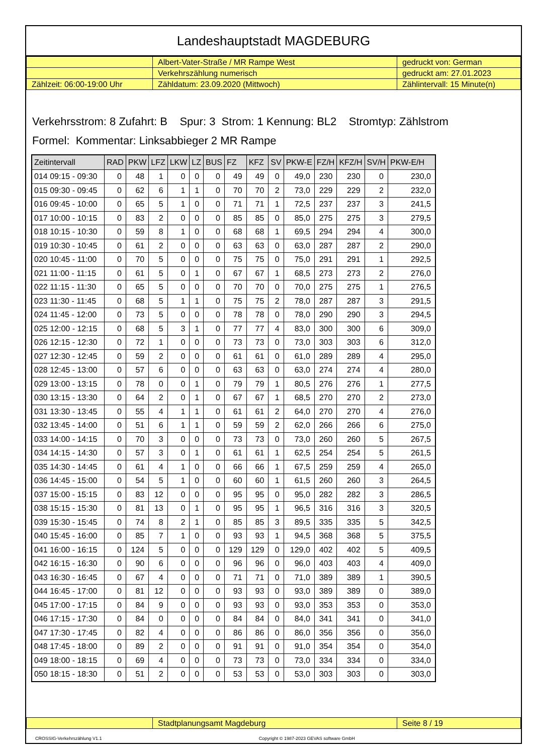Landeshauptstadt MAGDEBURG
| | Albert-Vater-Straße / MR Rampe West | gedruckt von: German |
| | Verkehrszählung numerisch | gedruckt am: 27.01.2023 |
| Zählzeit: 06:00-19:00 Uhr | Zähldatum: 23.09.2020 (Mittwoch) | Zählintervall: 15 Minute(n) |
Verkehrsstrom: 8 Zufahrt: B Spur: 3 Strom: 1 Kennung: BL2 Stromtyp: Zählstrom
Formel: Kommentar: Linksabbieger 2 MR Rampe
| Zeitintervall | RAD | PKW | LFZ | LKW | LZ | BUS | FZ | KFZ | SV | PKW-E | FZ/H | KFZ/H | SV/H | PKW-E/H |
| --- | --- | --- | --- | --- | --- | --- | --- | --- | --- | --- | --- | --- | --- | --- |
| 014 09:15 - 09:30 | 0 | 48 | 1 | 0 | 0 | 0 | 49 | 49 | 0 | 49,0 | 230 | 230 | 0 | 230,0 |
| 015 09:30 - 09:45 | 0 | 62 | 6 | 1 | 1 | 0 | 70 | 70 | 2 | 73,0 | 229 | 229 | 2 | 232,0 |
| 016 09:45 - 10:00 | 0 | 65 | 5 | 1 | 0 | 0 | 71 | 71 | 1 | 72,5 | 237 | 237 | 3 | 241,5 |
| 017 10:00 - 10:15 | 0 | 83 | 2 | 0 | 0 | 0 | 85 | 85 | 0 | 85,0 | 275 | 275 | 3 | 279,5 |
| 018 10:15 - 10:30 | 0 | 59 | 8 | 1 | 0 | 0 | 68 | 68 | 1 | 69,5 | 294 | 294 | 4 | 300,0 |
| 019 10:30 - 10:45 | 0 | 61 | 2 | 0 | 0 | 0 | 63 | 63 | 0 | 63,0 | 287 | 287 | 2 | 290,0 |
| 020 10:45 - 11:00 | 0 | 70 | 5 | 0 | 0 | 0 | 75 | 75 | 0 | 75,0 | 291 | 291 | 1 | 292,5 |
| 021 11:00 - 11:15 | 0 | 61 | 5 | 0 | 1 | 0 | 67 | 67 | 1 | 68,5 | 273 | 273 | 2 | 276,0 |
| 022 11:15 - 11:30 | 0 | 65 | 5 | 0 | 0 | 0 | 70 | 70 | 0 | 70,0 | 275 | 275 | 1 | 276,5 |
| 023 11:30 - 11:45 | 0 | 68 | 5 | 1 | 1 | 0 | 75 | 75 | 2 | 78,0 | 287 | 287 | 3 | 291,5 |
| 024 11:45 - 12:00 | 0 | 73 | 5 | 0 | 0 | 0 | 78 | 78 | 0 | 78,0 | 290 | 290 | 3 | 294,5 |
| 025 12:00 - 12:15 | 0 | 68 | 5 | 3 | 1 | 0 | 77 | 77 | 4 | 83,0 | 300 | 300 | 6 | 309,0 |
| 026 12:15 - 12:30 | 0 | 72 | 1 | 0 | 0 | 0 | 73 | 73 | 0 | 73,0 | 303 | 303 | 6 | 312,0 |
| 027 12:30 - 12:45 | 0 | 59 | 2 | 0 | 0 | 0 | 61 | 61 | 0 | 61,0 | 289 | 289 | 4 | 295,0 |
| 028 12:45 - 13:00 | 0 | 57 | 6 | 0 | 0 | 0 | 63 | 63 | 0 | 63,0 | 274 | 274 | 4 | 280,0 |
| 029 13:00 - 13:15 | 0 | 78 | 0 | 0 | 1 | 0 | 79 | 79 | 1 | 80,5 | 276 | 276 | 1 | 277,5 |
| 030 13:15 - 13:30 | 0 | 64 | 2 | 0 | 1 | 0 | 67 | 67 | 1 | 68,5 | 270 | 270 | 2 | 273,0 |
| 031 13:30 - 13:45 | 0 | 55 | 4 | 1 | 1 | 0 | 61 | 61 | 2 | 64,0 | 270 | 270 | 4 | 276,0 |
| 032 13:45 - 14:00 | 0 | 51 | 6 | 1 | 1 | 0 | 59 | 59 | 2 | 62,0 | 266 | 266 | 6 | 275,0 |
| 033 14:00 - 14:15 | 0 | 70 | 3 | 0 | 0 | 0 | 73 | 73 | 0 | 73,0 | 260 | 260 | 5 | 267,5 |
| 034 14:15 - 14:30 | 0 | 57 | 3 | 0 | 1 | 0 | 61 | 61 | 1 | 62,5 | 254 | 254 | 5 | 261,5 |
| 035 14:30 - 14:45 | 0 | 61 | 4 | 1 | 0 | 0 | 66 | 66 | 1 | 67,5 | 259 | 259 | 4 | 265,0 |
| 036 14:45 - 15:00 | 0 | 54 | 5 | 1 | 0 | 0 | 60 | 60 | 1 | 61,5 | 260 | 260 | 3 | 264,5 |
| 037 15:00 - 15:15 | 0 | 83 | 12 | 0 | 0 | 0 | 95 | 95 | 0 | 95,0 | 282 | 282 | 3 | 286,5 |
| 038 15:15 - 15:30 | 0 | 81 | 13 | 0 | 1 | 0 | 95 | 95 | 1 | 96,5 | 316 | 316 | 3 | 320,5 |
| 039 15:30 - 15:45 | 0 | 74 | 8 | 2 | 1 | 0 | 85 | 85 | 3 | 89,5 | 335 | 335 | 5 | 342,5 |
| 040 15:45 - 16:00 | 0 | 85 | 7 | 1 | 0 | 0 | 93 | 93 | 1 | 94,5 | 368 | 368 | 5 | 375,5 |
| 041 16:00 - 16:15 | 0 | 124 | 5 | 0 | 0 | 0 | 129 | 129 | 0 | 129,0 | 402 | 402 | 5 | 409,5 |
| 042 16:15 - 16:30 | 0 | 90 | 6 | 0 | 0 | 0 | 96 | 96 | 0 | 96,0 | 403 | 403 | 4 | 409,0 |
| 043 16:30 - 16:45 | 0 | 67 | 4 | 0 | 0 | 0 | 71 | 71 | 0 | 71,0 | 389 | 389 | 1 | 390,5 |
| 044 16:45 - 17:00 | 0 | 81 | 12 | 0 | 0 | 0 | 93 | 93 | 0 | 93,0 | 389 | 389 | 0 | 389,0 |
| 045 17:00 - 17:15 | 0 | 84 | 9 | 0 | 0 | 0 | 93 | 93 | 0 | 93,0 | 353 | 353 | 0 | 353,0 |
| 046 17:15 - 17:30 | 0 | 84 | 0 | 0 | 0 | 0 | 84 | 84 | 0 | 84,0 | 341 | 341 | 0 | 341,0 |
| 047 17:30 - 17:45 | 0 | 82 | 4 | 0 | 0 | 0 | 86 | 86 | 0 | 86,0 | 356 | 356 | 0 | 356,0 |
| 048 17:45 - 18:00 | 0 | 89 | 2 | 0 | 0 | 0 | 91 | 91 | 0 | 91,0 | 354 | 354 | 0 | 354,0 |
| 049 18:00 - 18:15 | 0 | 69 | 4 | 0 | 0 | 0 | 73 | 73 | 0 | 73,0 | 334 | 334 | 0 | 334,0 |
| 050 18:15 - 18:30 | 0 | 51 | 2 | 0 | 0 | 0 | 53 | 53 | 0 | 53,0 | 303 | 303 | 0 | 303,0 |
| | Stadtplanungsamt Magdeburg | Seite 8 / 19 |
CROSSIG-Verkehrszählung V1.1 Copyright © 1987-2023 GEVAS software GmbH